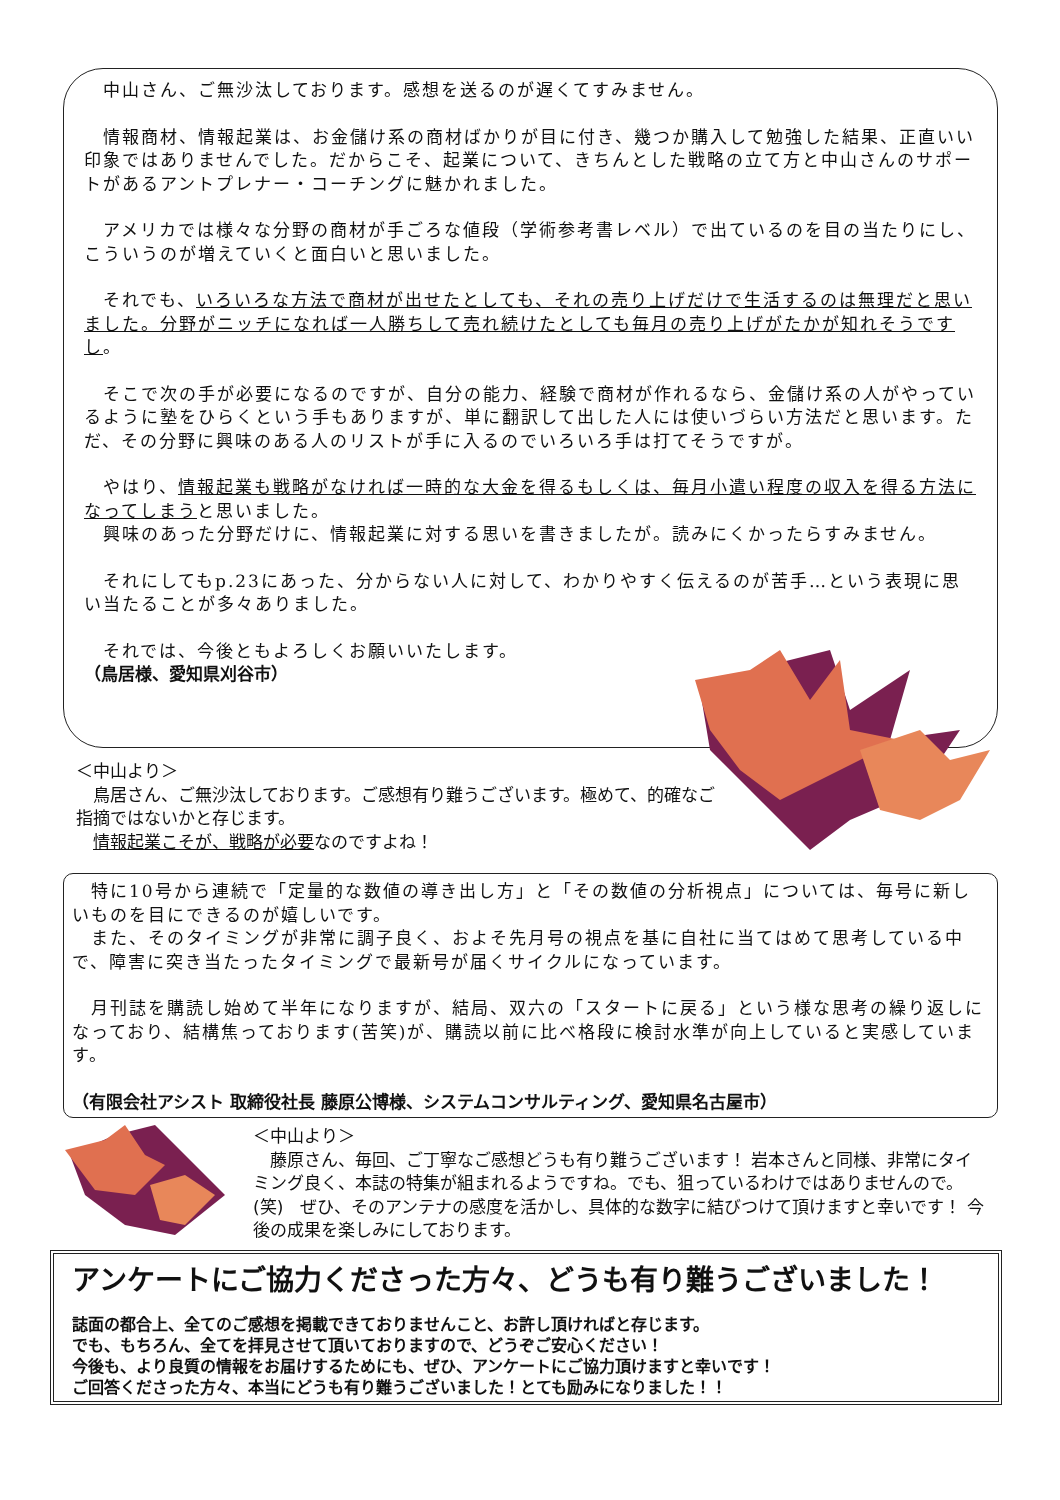中山さん、ご無沙汰しております。感想を送るのが遅くてすみません。
　情報商材、情報起業は、お金儲け系の商材ばかりが目に付き、幾つか購入して勉強した結果、正直いい印象ではありませんでした。だからこそ、起業について、きちんとした戦略の立て方と中山さんのサポートがあるアントプレナー・コーチングに魅かれました。
　アメリカでは様々な分野の商材が手ごろな値段（学術参考書レベル）で出ているのを目の当たりにし、こういうのが増えていくと面白いと思いました。
　それでも、いろいろな方法で商材が出せたとしても、それの売り上げだけで生活するのは無理だと思いました。分野がニッチになれば一人勝ちして売れ続けたとしても毎月の売り上げがたかが知れそうですし。
　そこで次の手が必要になるのですが、自分の能力、経験で商材が作れるなら、金儲け系の人がやっているように塾をひらくという手もありますが、単に翻訳して出した人には使いづらい方法だと思います。ただ、その分野に興味のある人のリストが手に入るのでいろいろ手は打てそうですが。
　やはり、情報起業も戦略がなければ一時的な大金を得るもしくは、毎月小遣い程度の収入を得る方法になってしまうと思いました。
　興味のあった分野だけに、情報起業に対する思いを書きましたが。読みにくかったらすみません。
　それにしてもp.23にあった、分からない人に対して、わかりやすく伝えるのが苦手…という表現に思い当たることが多々ありました。
　それでは、今後ともよろしくお願いいたします。
（鳥居様、愛知県刈谷市）
＜中山より＞
　鳥居さん、ご無沙汰しております。ご感想有り難うございます。極めて、的確なご指摘ではないかと存じます。
　情報起業こそが、戦略が必要なのですよね！
　特に10号から連続で「定量的な数値の導き出し方」と「その数値の分析視点」については、毎号に新しいものを目にできるのが嬉しいです。
　また、そのタイミングが非常に調子良く、およそ先月号の視点を基に自社に当てはめて思考している中で、障害に突き当たったタイミングで最新号が届くサイクルになっています。
　月刊誌を購読し始めて半年になりますが、結局、双六の「スタートに戻る」という様な思考の繰り返しになっており、結構焦っております(苦笑)が、購読以前に比べ格段に検討水準が向上していると実感しています。
（有限会社アシスト 取締役社長 藤原公博様、システムコンサルティング、愛知県名古屋市）
＜中山より＞
　藤原さん、毎回、ご丁寧なご感想どうも有り難うございます！ 岩本さんと同様、非常にタイミング良く、本誌の特集が組まれるようですね。でも、狙っているわけではありませんので。(笑)　ぜひ、そのアンテナの感度を活かし、具体的な数字に結びつけて頂けますと幸いです！ 今後の成果を楽しみにしております。
アンケートにご協力くださった方々、どうも有り難うございました！
誌面の都合上、全てのご感想を掲載できておりませんこと、お許し頂ければと存じます。
でも、もちろん、全てを拝見させて頂いておりますので、どうぞご安心ください！
今後も、より良質の情報をお届けするためにも、ぜひ、アンケートにご協力頂けますと幸いです！
ご回答くださった方々、本当にどうも有り難うございました！とても励みになりました！！